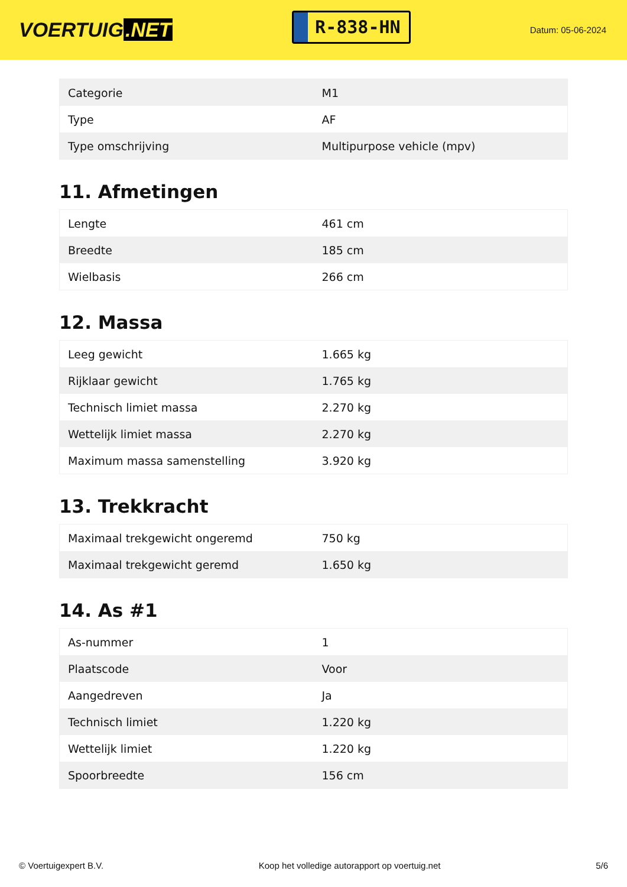VOERTUIG.NET
R-838-HN
Datum: 05-06-2024
| Categorie | M1 |
| Type | AF |
| Type omschrijving | Multipurpose vehicle (mpv) |
11. Afmetingen
| Lengte | 461 cm |
| Breedte | 185 cm |
| Wielbasis | 266 cm |
12. Massa
| Leeg gewicht | 1.665 kg |
| Rijklaar gewicht | 1.765 kg |
| Technisch limiet massa | 2.270 kg |
| Wettelijk limiet massa | 2.270 kg |
| Maximum massa samenstelling | 3.920 kg |
13. Trekkracht
| Maximaal trekgewicht ongeremd | 750 kg |
| Maximaal trekgewicht geremd | 1.650 kg |
14. As #1
| As-nummer | 1 |
| Plaatscode | Voor |
| Aangedreven | Ja |
| Technisch limiet | 1.220 kg |
| Wettelijk limiet | 1.220 kg |
| Spoorbreedte | 156 cm |
© Voertuigexpert B.V. Koop het volledige autorapport op voertuig.net 5/6